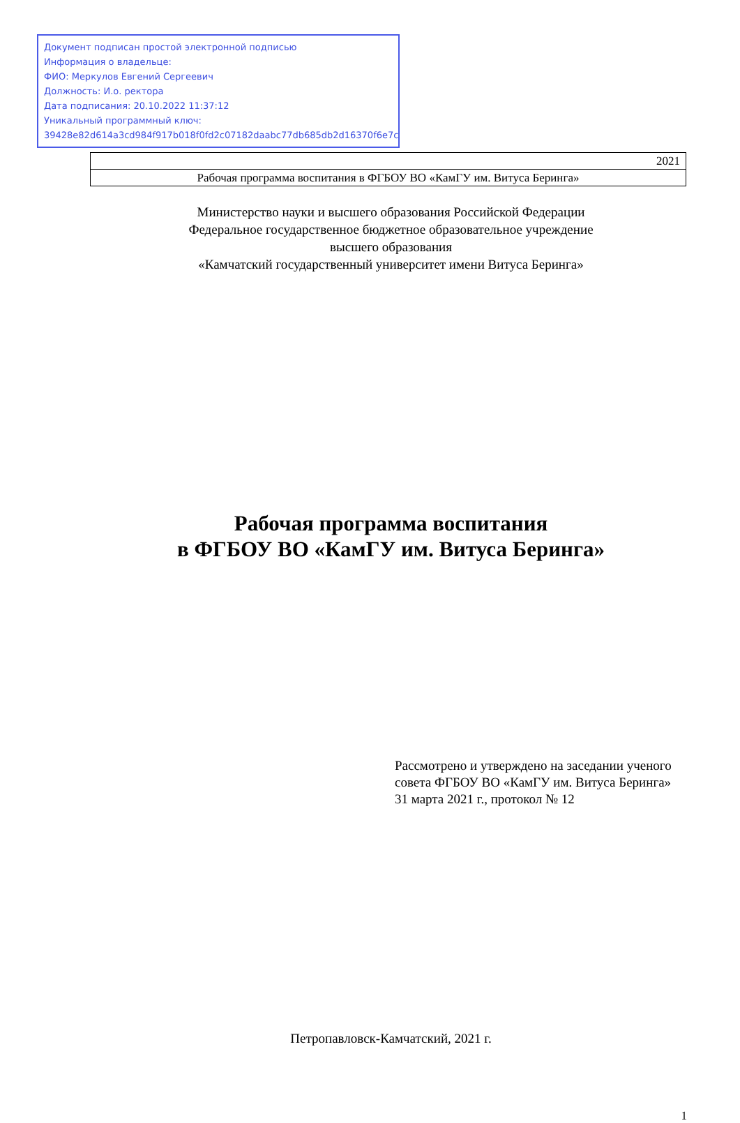Документ подписан простой электронной подписью
Информация о владельце:
ФИО: Меркулов Евгений Сергеевич
Должность: И.о. ректора
Дата подписания: 20.10.2022 11:37:12
Уникальный программный ключ:
39428e82d614a3cd984f917b018f0fd2c07182daabc77db685db2d16370f6e7c
2021
Рабочая программа воспитания в ФГБОУ ВО «КамГУ им. Витуса Беринга»
Министерство науки и высшего образования Российской Федерации
Федеральное государственное бюджетное образовательное учреждение
высшего образования
«Камчатский государственный университет имени Витуса Беринга»
Рабочая программа воспитания
в ФГБОУ ВО «КамГУ им. Витуса Беринга»
Рассмотрено и утверждено на заседании ученого совета ФГБОУ ВО «КамГУ им. Витуса Беринга»
31 марта 2021 г., протокол № 12
Петропавловск-Камчатский, 2021 г.
1